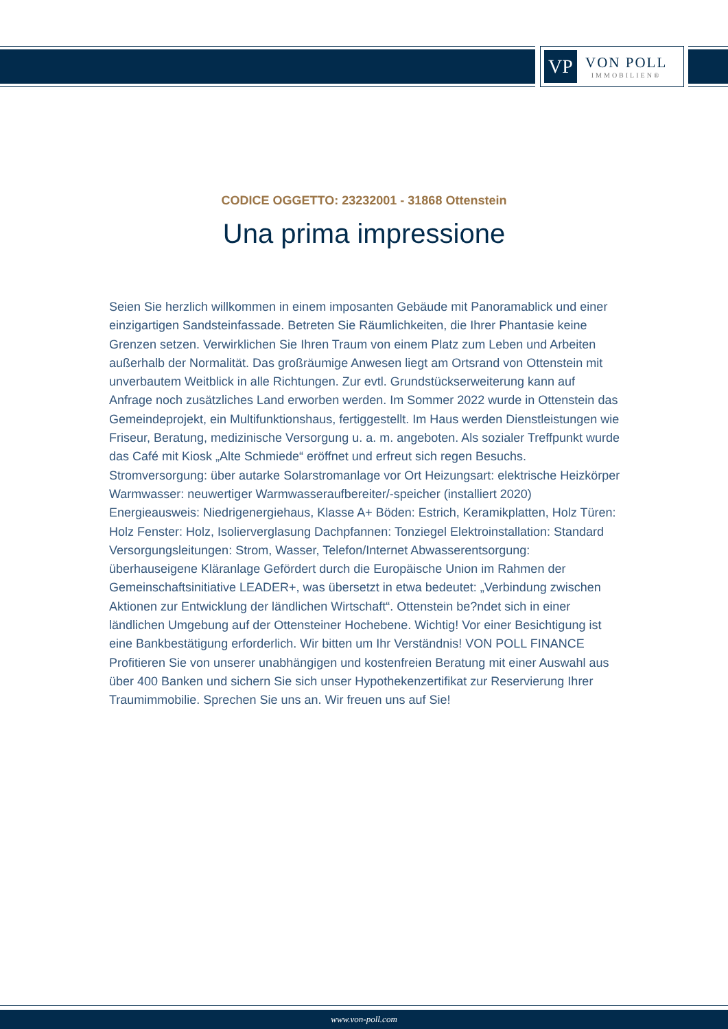VP
VON POLL
IMMOBILIEN®
CODICE OGGETTO: 23232001 - 31868 Ottenstein
Una prima impressione
Seien Sie herzlich willkommen in einem imposanten Gebäude mit Panoramablick und einer einzigartigen Sandsteinfassade. Betreten Sie Räumlichkeiten, die Ihrer Phantasie keine Grenzen setzen. Verwirklichen Sie Ihren Traum von einem Platz zum Leben und Arbeiten außerhalb der Normalität. Das großräumige Anwesen liegt am Ortsrand von Ottenstein mit unverbautem Weitblick in alle Richtungen. Zur evtl. Grundstückserweiterung kann auf Anfrage noch zusätzliches Land erworben werden. Im Sommer 2022 wurde in Ottenstein das Gemeindeprojekt, ein Multifunktionshaus, fertiggestellt. Im Haus werden Dienstleistungen wie Friseur, Beratung, medizinische Versorgung u. a. m. angeboten. Als sozialer Treffpunkt wurde das Café mit Kiosk „Alte Schmiede“ eröffnet und erfreut sich regen Besuchs. Stromversorgung: über autarke Solarstromanlage vor Ort Heizungsart: elektrische Heizkörper Warmwasser: neuwertiger Warmwasseraufbereiter/-speicher (installiert 2020) Energieausweis: Niedrigenergiehaus, Klasse A+ Böden: Estrich, Keramikplatten, Holz Türen: Holz Fenster: Holz, Isolierverglasung Dachpfannen: Tonziegel Elektroinstallation: Standard Versorgungsleitungen: Strom, Wasser, Telefon/Internet Abwasserentsorgung: überhauseigene Kläranlage Gefördert durch die Europäische Union im Rahmen der Gemeinschaftsinitiative LEADER+, was übersetzt in etwa bedeutet: „Verbindung zwischen Aktionen zur Entwicklung der ländlichen Wirtschaft“. Ottenstein be?ndet sich in einer ländlichen Umgebung auf der Ottensteiner Hochebene. Wichtig! Vor einer Besichtigung ist eine Bankbestätigung erforderlich. Wir bitten um Ihr Verständnis! VON POLL FINANCE Profitieren Sie von unserer unabhängigen und kostenfreien Beratung mit einer Auswahl aus über 400 Banken und sichern Sie sich unser Hypothekenzertifikat zur Reservierung Ihrer Traumimmobilie. Sprechen Sie uns an. Wir freuen uns auf Sie!
www.von-poll.com